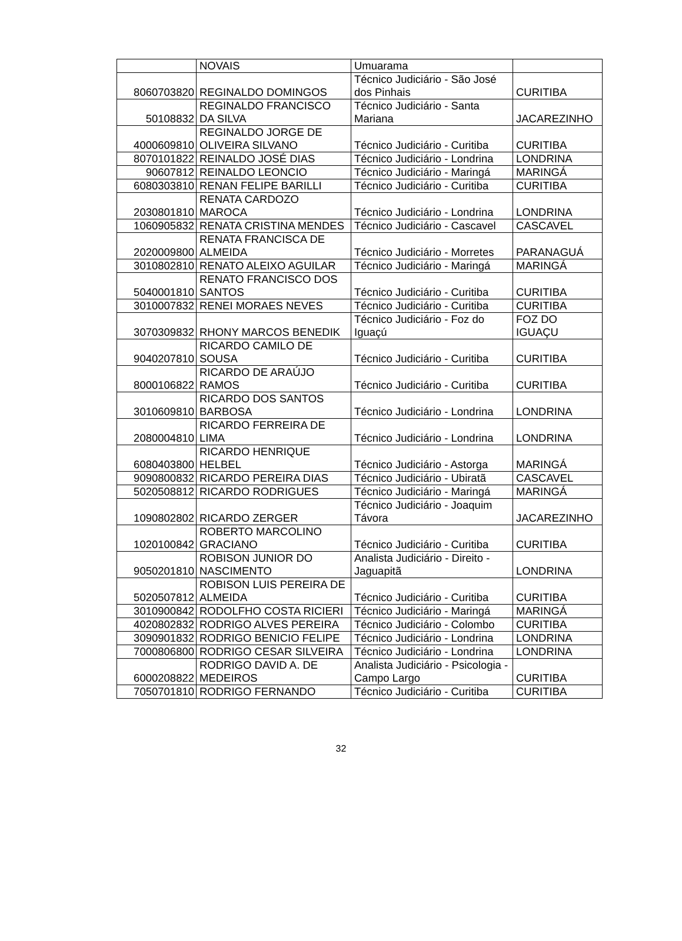| | NOVAIS | Umuarama | |
| 8060703820 | REGINALDO DOMINGOS | Técnico Judiciário - São José dos Pinhais | CURITIBA |
| 50108832 | REGINALDO FRANCISCO DA SILVA | Técnico Judiciário - Santa Mariana | JACAREZINHO |
| 4000609810 | REGINALDO JORGE DE OLIVEIRA SILVANO | Técnico Judiciário - Curitiba | CURITIBA |
| 8070101822 | REINALDO JOSÉ DIAS | Técnico Judiciário - Londrina | LONDRINA |
| 90607812 | REINALDO LEONCIO | Técnico Judiciário - Maringá | MARINGÁ |
| 6080303810 | RENAN FELIPE BARILLI | Técnico Judiciário - Curitiba | CURITIBA |
| 2030801810 | RENATA CARDOZO MAROCA | Técnico Judiciário - Londrina | LONDRINA |
| 1060905832 | RENATA CRISTINA MENDES | Técnico Judiciário - Cascavel | CASCAVEL |
| 2020009800 | RENATA FRANCISCA DE ALMEIDA | Técnico Judiciário - Morretes | PARANAGUÁ |
| 3010802810 | RENATO ALEIXO AGUILAR | Técnico Judiciário - Maringá | MARINGÁ |
| 5040001810 | RENATO FRANCISCO DOS SANTOS | Técnico Judiciário - Curitiba | CURITIBA |
| 3010007832 | RENEI MORAES NEVES | Técnico Judiciário - Curitiba | CURITIBA |
| 3070309832 | RHONY MARCOS BENEDIK | Técnico Judiciário - Foz do Iguaçú | FOZ DO IGUAÇU |
| 9040207810 | RICARDO CAMILO DE SOUSA | Técnico Judiciário - Curitiba | CURITIBA |
| 8000106822 | RICARDO DE ARAÚJO RAMOS | Técnico Judiciário - Curitiba | CURITIBA |
| 3010609810 | RICARDO DOS SANTOS BARBOSA | Técnico Judiciário - Londrina | LONDRINA |
| 2080004810 | RICARDO FERREIRA DE LIMA | Técnico Judiciário - Londrina | LONDRINA |
| 6080403800 | RICARDO HENRIQUE HELBEL | Técnico Judiciário - Astorga | MARINGÁ |
| 9090800832 | RICARDO PEREIRA DIAS | Técnico Judiciário - Ubiratã | CASCAVEL |
| 5020508812 | RICARDO RODRIGUES | Técnico Judiciário - Maringá | MARINGÁ |
| 1090802802 | RICARDO ZERGER | Técnico Judiciário - Joaquim Távora | JACAREZINHO |
| 1020100842 | ROBERTO MARCOLINO GRACIANO | Técnico Judiciário - Curitiba | CURITIBA |
| 9050201810 | ROBISON JUNIOR DO NASCIMENTO | Analista Judiciário - Direito - Jaguapitã | LONDRINA |
| 5020507812 | ROBISON LUIS PEREIRA DE ALMEIDA | Técnico Judiciário - Curitiba | CURITIBA |
| 3010900842 | RODOLFHO COSTA RICIERI | Técnico Judiciário - Maringá | MARINGÁ |
| 4020802832 | RODRIGO ALVES PEREIRA | Técnico Judiciário - Colombo | CURITIBA |
| 3090901832 | RODRIGO BENICIO FELIPE | Técnico Judiciário - Londrina | LONDRINA |
| 7000806800 | RODRIGO CESAR SILVEIRA | Técnico Judiciário - Londrina | LONDRINA |
| 6000208822 | RODRIGO DAVID A. DE MEDEIROS | Analista Judiciário - Psicologia - Campo Largo | CURITIBA |
| 7050701810 | RODRIGO FERNANDO | Técnico Judiciário - Curitiba | CURITIBA |
32